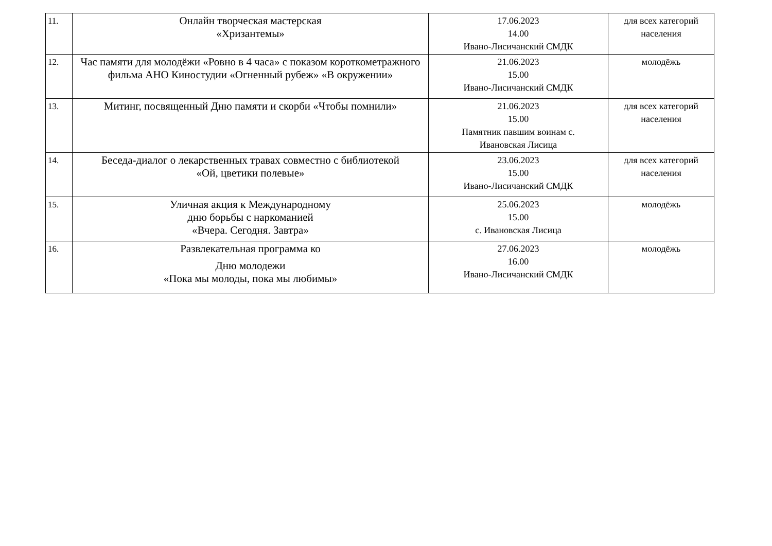| 11. | Онлайн творческая мастерская «Хризантемы» | 17.06.2023 14.00 Ивано-Лисичанский СМДК | для всех категорий населения |
| 12. | Час памяти для молодёжи «Ровно в 4 часа» с показом короткометражного фильма АНО Киностудии «Огненный рубеж» «В окружении» | 21.06.2023 15.00 Ивано-Лисичанский СМДК | молодёжь |
| 13. | Митинг, посвященный Дню памяти и скорби «Чтобы помнили» | 21.06.2023 15.00 Памятник павшим воинам с. Ивановская Лисица | для всех категорий населения |
| 14. | Беседа-диалог о лекарственных травах совместно с библиотекой «Ой, цветики полевые» | 23.06.2023 15.00 Ивано-Лисичанский СМДК | для всех категорий населения |
| 15. | Уличная акция к Международному дню борьбы с наркоманией «Вчера. Сегодня. Завтра» | 25.06.2023 15.00 с. Ивановская Лисица | молодёжь |
| 16. | Развлекательная программа ко Дню молодежи «Пока мы молоды, пока мы любимы» | 27.06.2023 16.00 Ивано-Лисичанский СМДК | молодёжь |